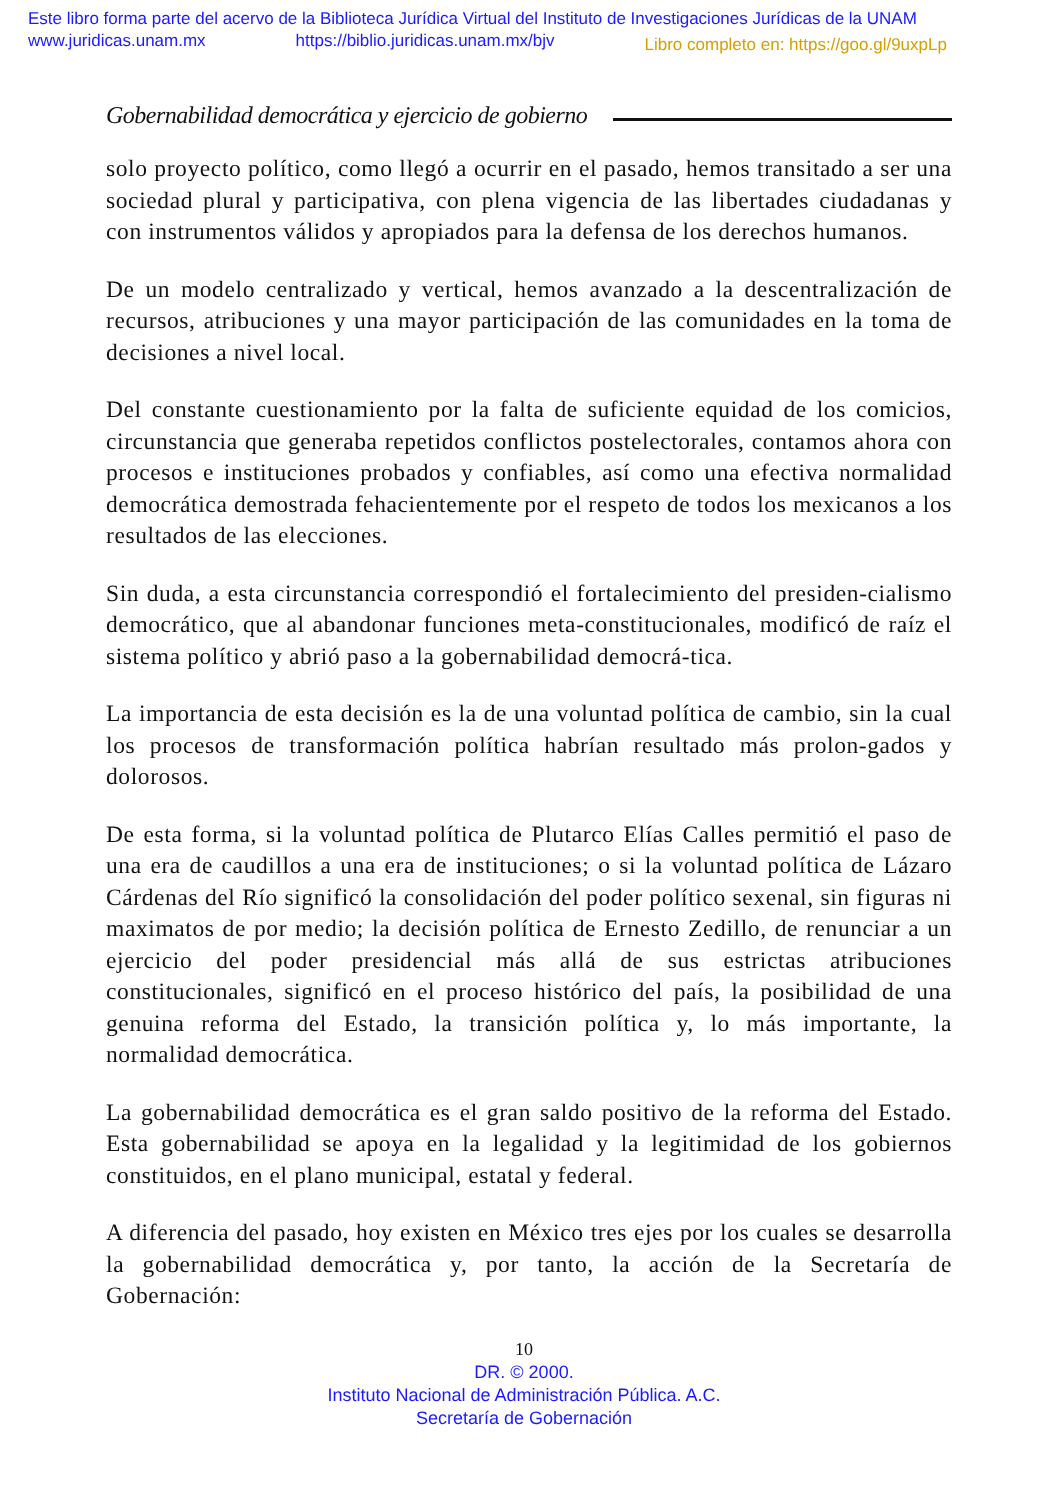Este libro forma parte del acervo de la Biblioteca Jurídica Virtual del Instituto de Investigaciones Jurídicas de la UNAM
www.juridicas.unam.mx https://biblio.juridicas.unam.mx/bjv Libro completo en: https://goo.gl/9uxpLp
Gobernabilidad democrática y ejercicio de gobierno
solo proyecto político, como llegó a ocurrir en el pasado, hemos transitado a ser una sociedad plural y participativa, con plena vigencia de las libertades ciudadanas y con instrumentos válidos y apropiados para la defensa de los derechos humanos.
De un modelo centralizado y vertical, hemos avanzado a la descentralización de recursos, atribuciones y una mayor participación de las comunidades en la toma de decisiones a nivel local.
Del constante cuestionamiento por la falta de suficiente equidad de los comicios, circunstancia que generaba repetidos conflictos postelectorales, contamos ahora con procesos e instituciones probados y confiables, así como una efectiva normalidad democrática demostrada fehacientemente por el respeto de todos los mexicanos a los resultados de las elecciones.
Sin duda, a esta circunstancia correspondió el fortalecimiento del presiden-cialismo democrático, que al abandonar funciones meta-constitucionales, modificó de raíz el sistema político y abrió paso a la gobernabilidad democrá-tica.
La importancia de esta decisión es la de una voluntad política de cambio, sin la cual los procesos de transformación política habrían resultado más prolon-gados y dolorosos.
De esta forma, si la voluntad política de Plutarco Elías Calles permitió el paso de una era de caudillos a una era de instituciones; o si la voluntad política de Lázaro Cárdenas del Río significó la consolidación del poder político sexenal, sin figuras ni maximatos de por medio; la decisión política de Ernesto Zedillo, de renunciar a un ejercicio del poder presidencial más allá de sus estrictas atribuciones constitucionales, significó en el proceso histórico del país, la posibilidad de una genuina reforma del Estado, la transición política y, lo más importante, la normalidad democrática.
La gobernabilidad democrática es el gran saldo positivo de la reforma del Estado. Esta gobernabilidad se apoya en la legalidad y la legitimidad de los gobiernos constituidos, en el plano municipal, estatal y federal.
A diferencia del pasado, hoy existen en México tres ejes por los cuales se desarrolla la gobernabilidad democrática y, por tanto, la acción de la Secretaría de Gobernación:
10
DR. © 2000.
Instituto Nacional de Administración Pública. A.C.
Secretaría de Gobernación